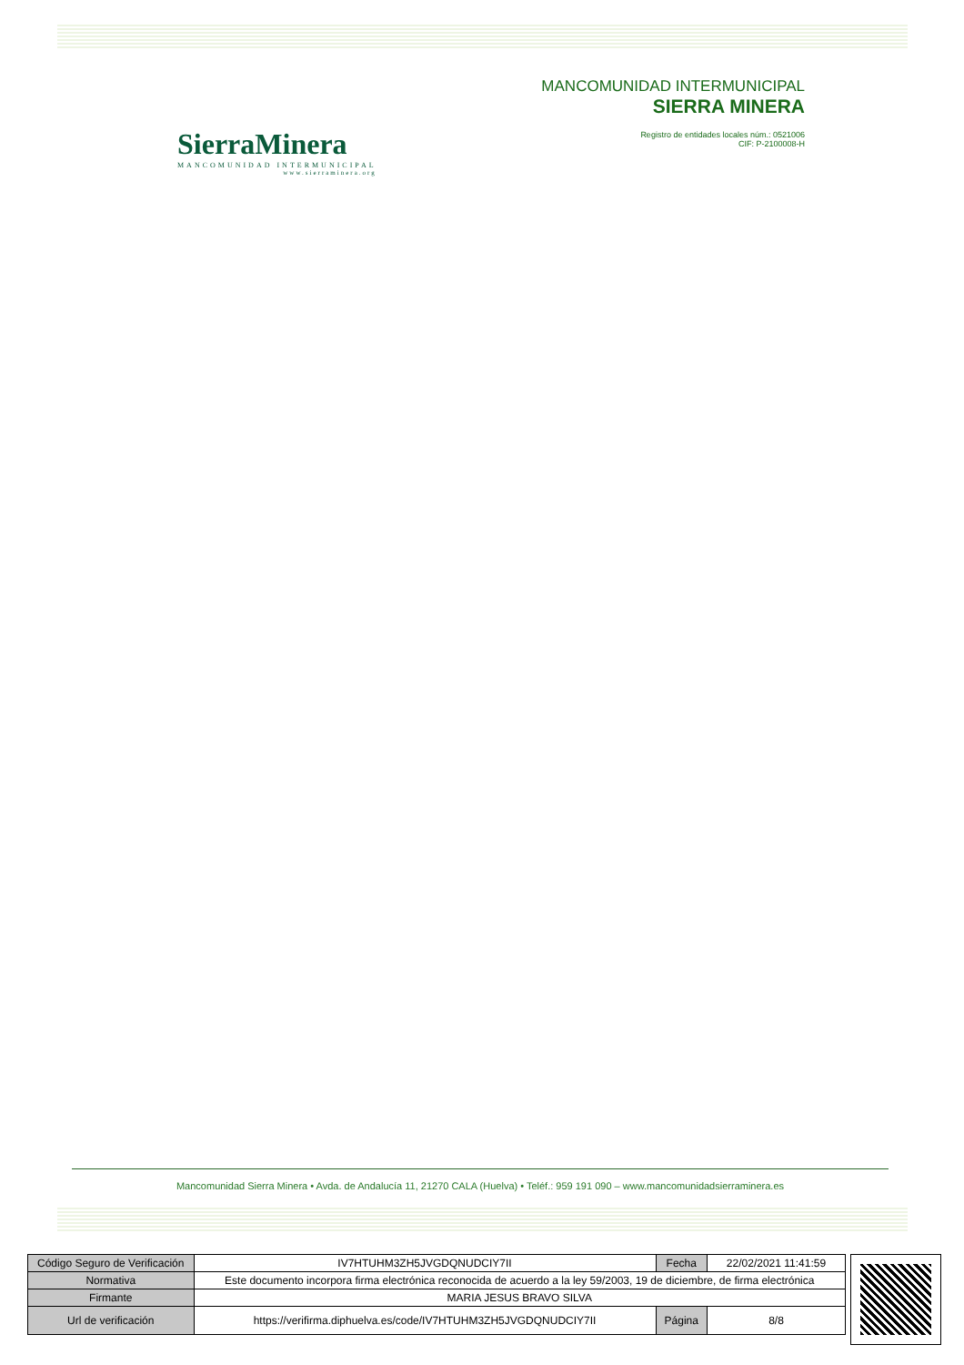SierraMinera
MANCOMUNIDAD INTERMUNICIPAL
www.sierraminera.org
MANCOMUNIDAD INTERMUNICIPAL
SIERRA MINERA
Registro de entidades locales núm.: 0521006
CIF: P-2100008-H
Mancomunidad Sierra Minera • Avda. de Andalucía 11, 21270 CALA (Huelva) • Teléf.: 959 191 090 – www.mancomunidadsierraminera.es
| Código Seguro de Verificación | IV7HTUHM3ZH5JVGDQNUDCIY7II | Fecha | 22/02/2021 11:41:59 |
| Normativa | Este documento incorpora firma electrónica reconocida de acuerdo a la ley 59/2003, 19 de diciembre, de firma electrónica | | |
| Firmante | MARIA JESUS BRAVO SILVA | | |
| Url de verificación | https://verifirma.diphuelva.es/code/IV7HTUHM3ZH5JVGDQNUDCIY7II | Página | 8/8 |